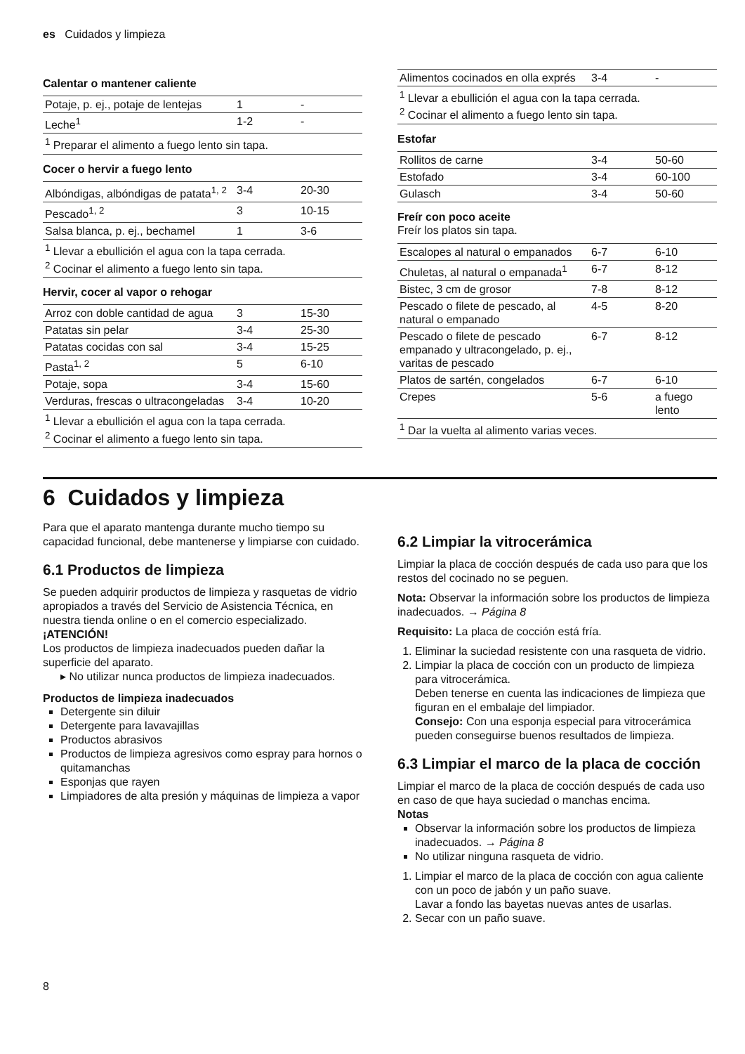es Cuidados y limpieza
Calentar o mantener caliente
| Potaje, p. ej., potaje de lentejas | 1 | - |
| Leche<sup>1</sup> | 1-2 | - |
| <sup>1</sup> Preparar el alimento a fuego lento sin tapa. | | |
Cocer o hervir a fuego lento
| Albóndigas, albóndigas de patata<sup>1, 2</sup> | 3-4 | 20-30 |
| Pescado<sup>1, 2</sup> | 3 | 10-15 |
| Salsa blanca, p. ej., bechamel | 1 | 3-6 |
| <sup>1</sup> Llevar a ebullición el agua con la tapa cerrada. <sup>2</sup> Cocinar el alimento a fuego lento sin tapa. | | |
Hervir, cocer al vapor o rehogar
| Arroz con doble cantidad de agua | 3 | 15-30 |
| Patatas sin pelar | 3-4 | 25-30 |
| Patatas cocidas con sal | 3-4 | 15-25 |
| Pasta<sup>1, 2</sup> | 5 | 6-10 |
| Potaje, sopa | 3-4 | 15-60 |
| Verduras, frescas o ultracongeladas | 3-4 | 10-20 |
| <sup>1</sup> Llevar a ebullición el agua con la tapa cerrada. <sup>2</sup> Cocinar el alimento a fuego lento sin tapa. | | |
| Alimentos cocinados en olla exprés | 3-4 | - |
| <sup>1</sup> Llevar a ebullición el agua con la tapa cerrada. <sup>2</sup> Cocinar el alimento a fuego lento sin tapa. | | |
Estofar
| Rollitos de carne | 3-4 | 50-60 |
| Estofado | 3-4 | 60-100 |
| Gulasch | 3-4 | 50-60 |
Freír con poco aceite
Freír los platos sin tapa.
| Escalopes al natural o empanados | 6-7 | 6-10 |
| Chuletas, al natural o empanada<sup>1</sup> | 6-7 | 8-12 |
| Bistec, 3 cm de grosor | 7-8 | 8-12 |
| Pescado o filete de pescado, al natural o empanado | 4-5 | 8-20 |
| Pescado o filete de pescado empanado y ultracongelado, p. ej., varitas de pescado | 6-7 | 8-12 |
| Platos de sartén, congelados | 6-7 | 6-10 |
| Crepes | 5-6 | a fuego lento |
| <sup>1</sup> Dar la vuelta al alimento varias veces. | | |
6 Cuidados y limpieza
Para que el aparato mantenga durante mucho tiempo su capacidad funcional, debe mantenerse y limpiarse con cuidado.
6.1 Productos de limpieza
Se pueden adquirir productos de limpieza y rasquetas de vidrio apropiados a través del Servicio de Asistencia Técnica, en nuestra tienda online o en el comercio especializado.
¡ATENCIÓN!
Los productos de limpieza inadecuados pueden dañar la superficie del aparato.
▸ No utilizar nunca productos de limpieza inadecuados.
Productos de limpieza inadecuados
Detergente sin diluir
Detergente para lavavajillas
Productos abrasivos
Productos de limpieza agresivos como espray para hornos o quitamanchas
Esponjas que rayen
Limpiadores de alta presión y máquinas de limpieza a vapor
6.2 Limpiar la vitrocerámica
Limpiar la placa de cocción después de cada uso para que los restos del cocinado no se peguen.
Nota: Observar la información sobre los productos de limpieza inadecuados. → Página 8
Requisito: La placa de cocción está fría.
1. Eliminar la suciedad resistente con una rasqueta de vidrio.
2. Limpiar la placa de cocción con un producto de limpieza para vitrocerámica.
Deben tenerse en cuenta las indicaciones de limpieza que figuran en el embalaje del limpiador.
Consejo: Con una esponja especial para vitrocerámica pueden conseguirse buenos resultados de limpieza.
6.3 Limpiar el marco de la placa de cocción
Limpiar el marco de la placa de cocción después de cada uso en caso de que haya suciedad o manchas encima.
Notas
Observar la información sobre los productos de limpieza inadecuados. → Página 8
No utilizar ninguna rasqueta de vidrio.
1. Limpiar el marco de la placa de cocción con agua caliente con un poco de jabón y un paño suave.
Lavar a fondo las bayetas nuevas antes de usarlas.
2. Secar con un paño suave.
8